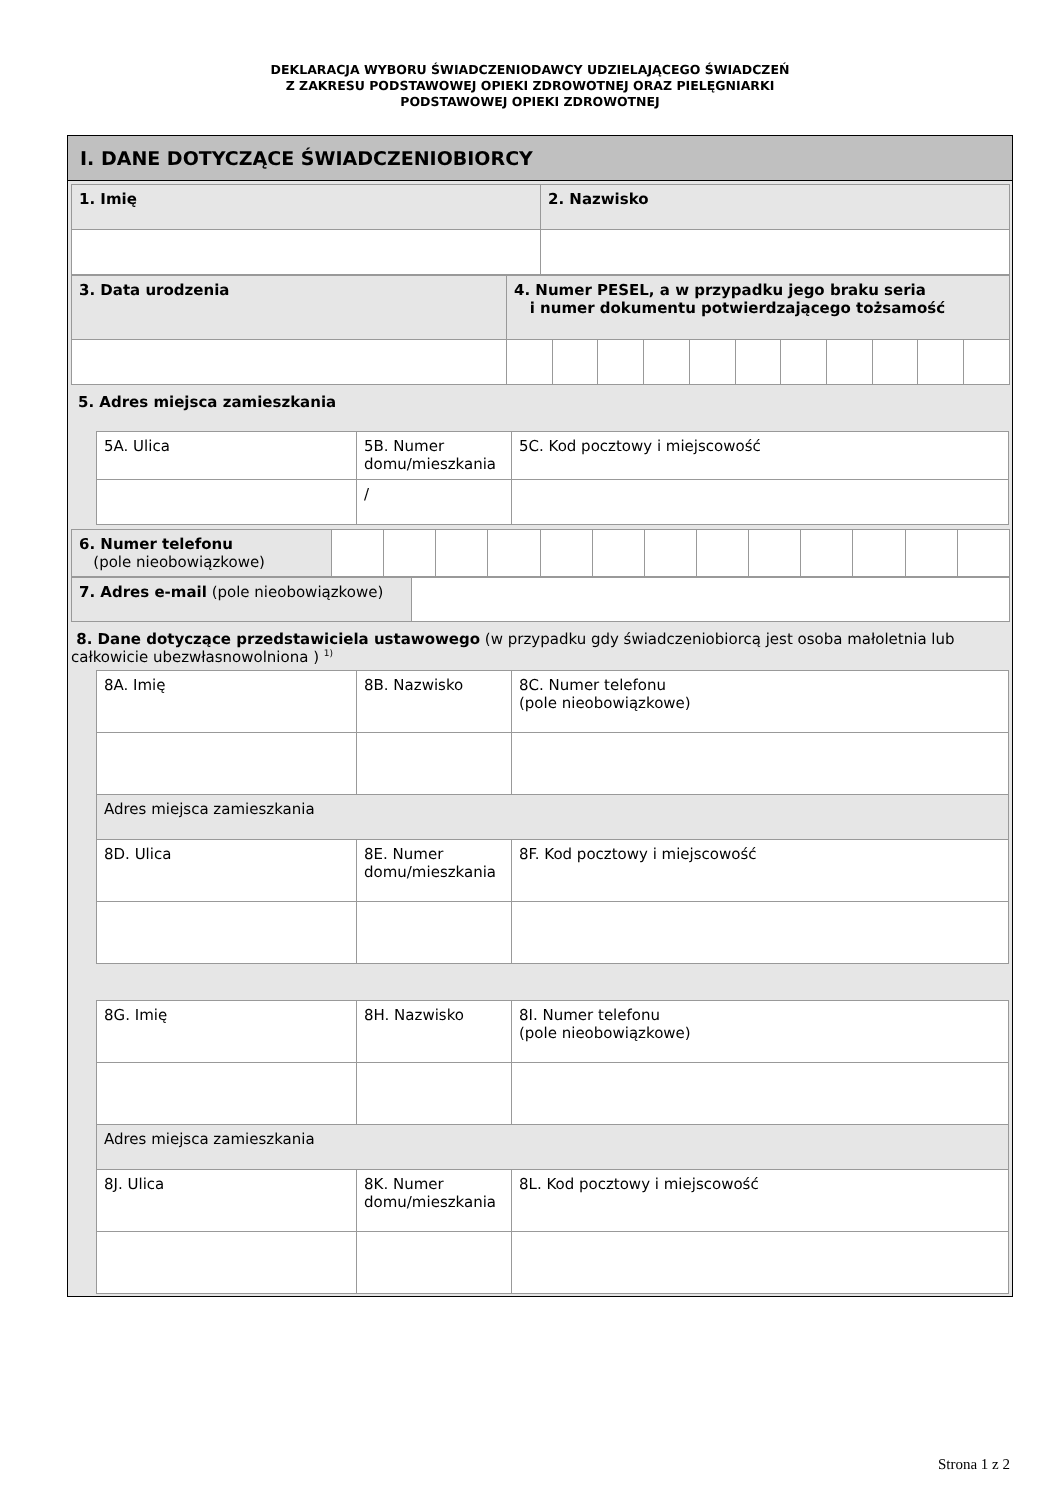DEKLARACJA WYBORU ŚWIADCZENIODAWCY UDZIELAJĄCEGO ŚWIADCZEŃ
Z ZAKRESU PODSTAWOWEJ OPIEKI ZDROWOTNEJ ORAZ PIELĘGNIARKI
PODSTAWOWEJ OPIEKI ZDROWOTNEJ
I. DANE DOTYCZĄCE ŚWIADCZENIOBIORCY
| 1. Imię | 2. Nazwisko |
| 3. Data urodzenia | 4. Numer PESEL, a w przypadku jego braku seria i numer dokumentu potwierdzającego tożsamość | | | | | | | | | | |
5. Adres miejsca zamieszkania
| 5A. Ulica | 5B. Numer domu/mieszkania | 5C. Kod pocztowy i miejscowość |
| | / | |
| 6. Numer telefonu (pole nieobowiązkowe) | | | | | | | | | | | | | |
| 7. Adres e-mail (pole nieobowiązkowe) | |
8. Dane dotyczące przedstawiciela ustawowego (w przypadku gdy świadczeniobiorcą jest osoba małoletnia lub całkowicie ubezwłasnowolniona ) <sup>1)</sup>
| 8A. Imię | 8B. Nazwisko | 8C. Numer telefonu (pole nieobowiązkowe) |
| Adres miejsca zamieszkania | | |
| 8D. Ulica | 8E. Numer domu/mieszkania | 8F. Kod pocztowy i miejscowość |
| 8G. Imię | 8H. Nazwisko | 8I. Numer telefonu (pole nieobowiązkowe) |
| Adres miejsca zamieszkania | | |
| 8J. Ulica | 8K. Numer domu/mieszkania | 8L. Kod pocztowy i miejscowość |
Strona 1 z 2